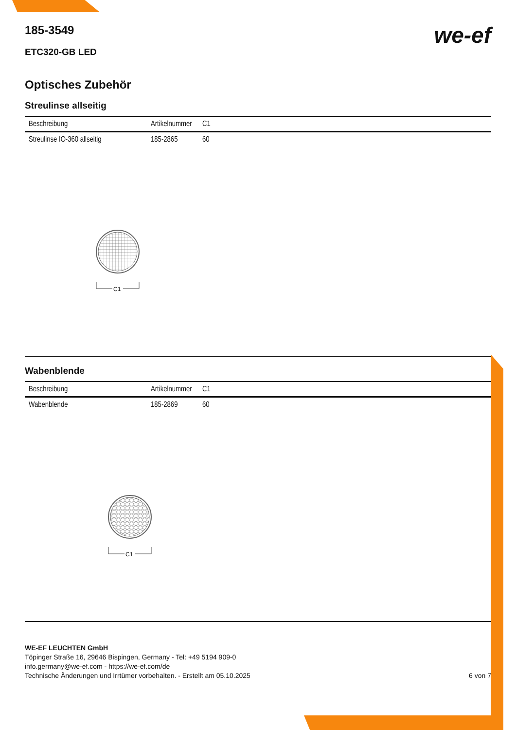we-ef
185-3549
ETC320-GB LED
Optisches Zubehör
Streulinse allseitig
| Beschreibung | Artikelnummer | C1 |
| --- | --- | --- |
| Streulinse IO-360 allseitig | 185-2865 | 60 |
C1
Wabenblende
| Beschreibung | Artikelnummer | C1 |
| --- | --- | --- |
| Wabenblende | 185-2869 | 60 |
C1
WE-EF LEUCHTEN GmbH
Töpinger Straße 16, 29646 Bispingen, Germany - Tel: +49 5194 909-0
info.germany@we-ef.com - https://we-ef.com/de
Technische Änderungen und Irrtümer vorbehalten. - Erstellt am 05.10.2025 6 von 7